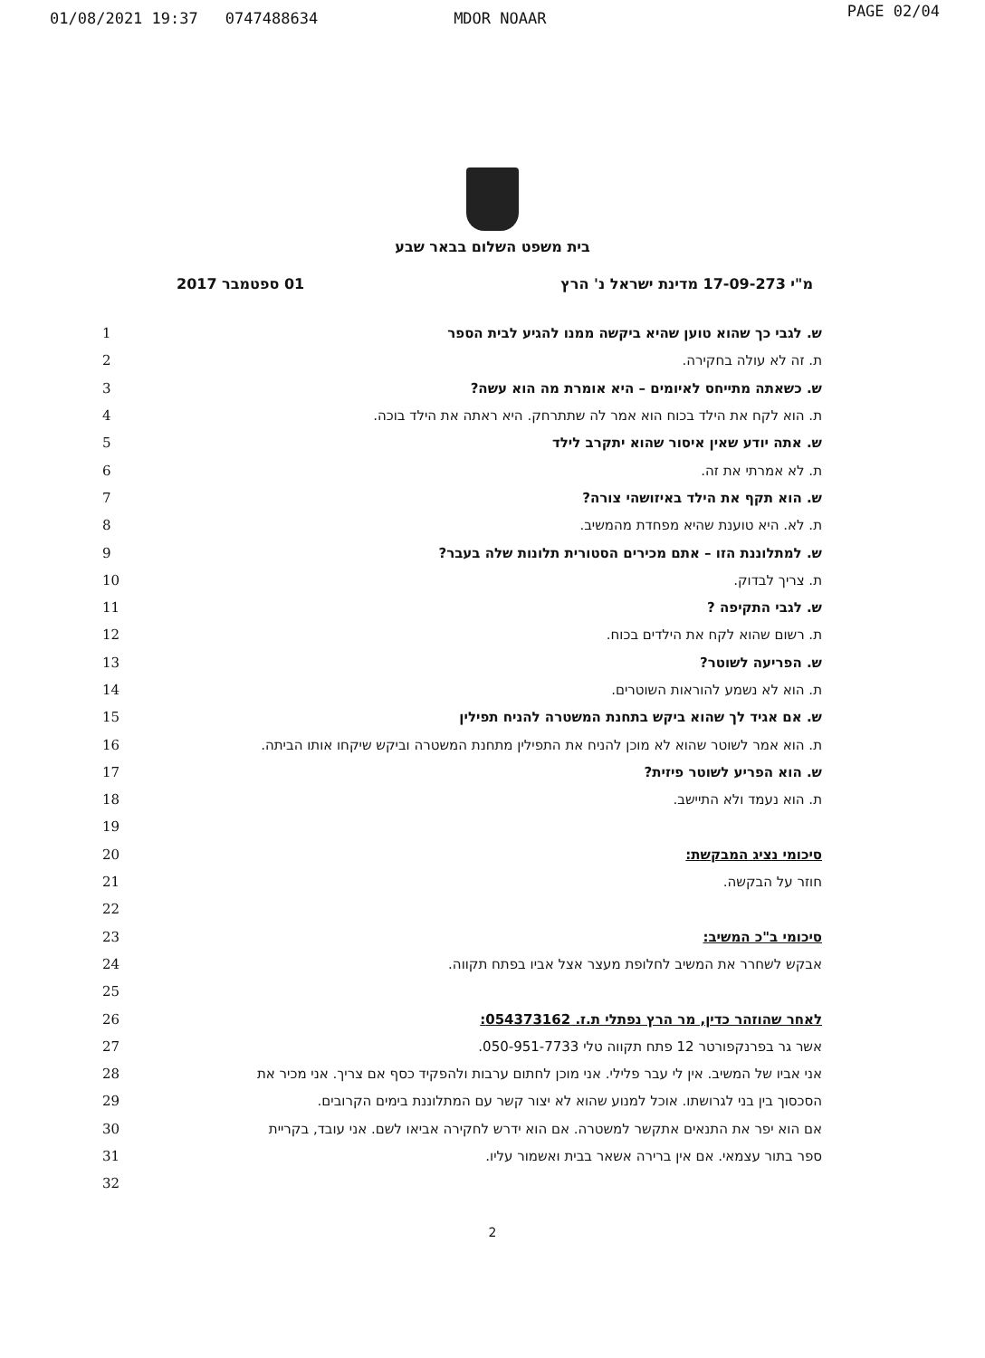01/08/2021 19:37 0747488634 MDOR NOAAR PAGE 02/04
בית משפט השלום בבאר שבע
מ"י 17-09-273 מדינת ישראל נ' הרץ 01 ספטמבר 2017
ש. לגבי כך שהוא טוען שהיא ביקשה ממנו להגיע לבית הספר 1
ת. זה לא עולה בחקירה. 2
ש. כשאתה מתייחס לאיומים – היא אומרת מה הוא עשה? 3
ת. הוא לקח את הילד בכוח הוא אמר לה שתתרחק. היא ראתה את הילד בוכה. 4
ש. אתה יודע שאין איסור שהוא יתקרב לילד 5
ת. לא אמרתי את זה. 6
ש. הוא תקף את הילד באיזושהי צורה? 7
ת. לא. היא טוענת שהיא מפחדת מהמשיב. 8
ש. למתלוננת הזו – אתם מכירים הסטורית תלונות שלה בעבר? 9
ת. צריך לבדוק. 10
ש. לגבי התקיפה ? 11
ת. רשום שהוא לקח את הילדים בכוח. 12
ש. הפריעה לשוטר? 13
ת. הוא לא נשמע להוראות השוטרים. 14
ש. אם אגיד לך שהוא ביקש בתחנת המשטרה להניח תפילין 15
ת. הוא אמר לשוטר שהוא לא מוכן להניח את התפילין מתחנת המשטרה וביקש שיקחו אותו הביתה.
16
ש. הוא הפריע לשוטר פיזית? 17
ת. הוא נעמד ולא התיישב. 18
19
סיכומי נציג המבקשת: 20
חוזר על הבקשה. 21
22
סיכומי ב"כ המשיב: 23
אבקש לשחרר את המשיב לחלופת מעצר אצל אביו בפתח תקווה. 24
25
לאחר שהוזהר כדין, מר הרץ נפתלי ת.ז. 054373162: 26
אשר גר בפרנקפורטר 12 פתח תקווה טלי 050-951-7733. 27
אני אביו של המשיב. אין לי עבר פלילי. אני מוכן לחתום ערבות ולהפקיד כסף אם צריך. אני מכיר את
28
הסכסוך בין בני לגרושתו. אוכל למנוע שהוא לא יצור קשר עם המתלוננת בימים הקרובים. 29
אם הוא יפר את התנאים אתקשר למשטרה. אם הוא ידרש לחקירה אביאו לשם. אני עובד, בקריית
30
ספר בתור עצמאי. אם אין ברירה אשאר בבית ואשמור עליו. 31
32
2